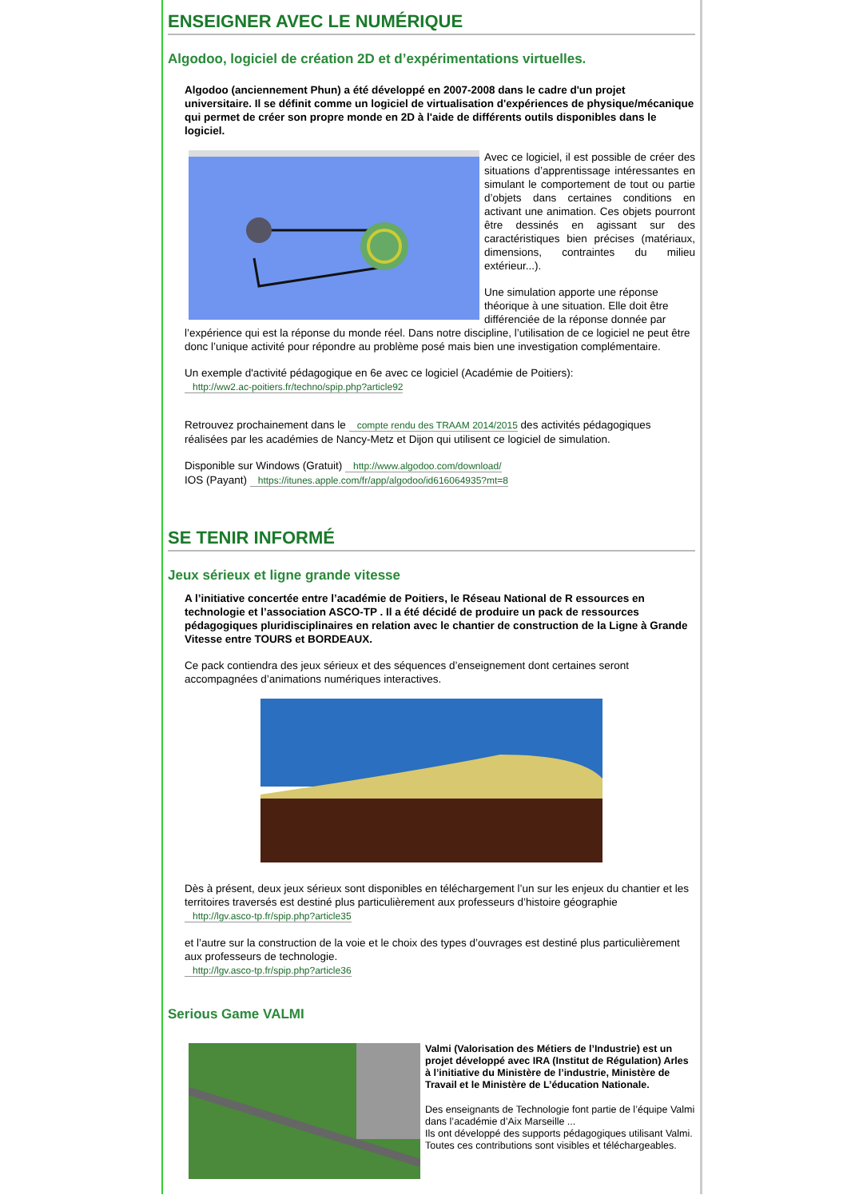ENSEIGNER AVEC LE NUMÉRIQUE
Algodoo, logiciel de création 2D et d’expérimentations virtuelles.
Algodoo (anciennement Phun) a été développé en 2007-2008 dans le cadre d'un projet universitaire. Il se définit comme un logiciel de virtualisation d'expériences de physique/mécanique qui permet de créer son propre monde en 2D à l'aide de différents outils disponibles dans le logiciel.
Avec ce logiciel, il est possible de créer des situations d’apprentissage intéressantes en simulant le comportement de tout ou partie d’objets dans certaines conditions en activant une animation. Ces objets pourront être dessinés en agissant sur des caractéristiques bien précises (matériaux, dimensions, contraintes du milieu extérieur...).
Une simulation apporte une réponse théorique à une situation. Elle doit être différenciée de la réponse donnée par l’expérience qui est la réponse du monde réel. Dans notre discipline, l’utilisation de ce logiciel ne peut être donc l’unique activité pour répondre au problème posé mais bien une investigation complémentaire.
Un exemple d'activité pédagogique en 6e avec ce logiciel (Académie de Poitiers):
http://ww2.ac-poitiers.fr/techno/spip.php?article92
Retrouvez prochainement dans le compte rendu des TRAAM 2014/2015 des activités pédagogiques réalisées par les académies de Nancy-Metz et Dijon qui utilisent ce logiciel de simulation.
Disponible sur Windows (Gratuit) http://www.algodoo.com/download/
IOS (Payant) https://itunes.apple.com/fr/app/algodoo/id616064935?mt=8
SE TENIR INFORMÉ
Jeux sérieux et ligne grande vitesse
A l’initiative concertée entre l’académie de Poitiers, le Réseau National de R essources en technologie et l’association ASCO-TP . Il a été décidé de produire un pack de ressources pédagogiques pluridisciplinaires en relation avec le chantier de construction de la Ligne à Grande Vitesse entre TOURS et BORDEAUX.
Ce pack contiendra des jeux sérieux et des séquences d’enseignement dont certaines seront accompagnées d’animations numériques interactives.
Dès à présent, deux jeux sérieux sont disponibles en téléchargement l’un sur les enjeux du chantier et les territoires traversés est destiné plus particulièrement aux professeurs d’histoire géographie
http://lgv.asco-tp.fr/spip.php?article35
et l’autre sur la construction de la voie et le choix des types d’ouvrages est destiné plus particulièrement aux professeurs de technologie.
http://lgv.asco-tp.fr/spip.php?article36
Serious Game VALMI
Valmi (Valorisation des Métiers de l’Industrie) est un projet développé avec IRA (Institut de Régulation) Arles à l’initiative du Ministère de l’industrie, Ministère de Travail et le Ministère de L’éducation Nationale.
Des enseignants de Technologie font partie de l’équipe Valmi dans l’académie d’Aix Marseille ...
Ils ont développé des supports pédagogiques utilisant Valmi. Toutes ces contributions sont visibles et téléchargeables.